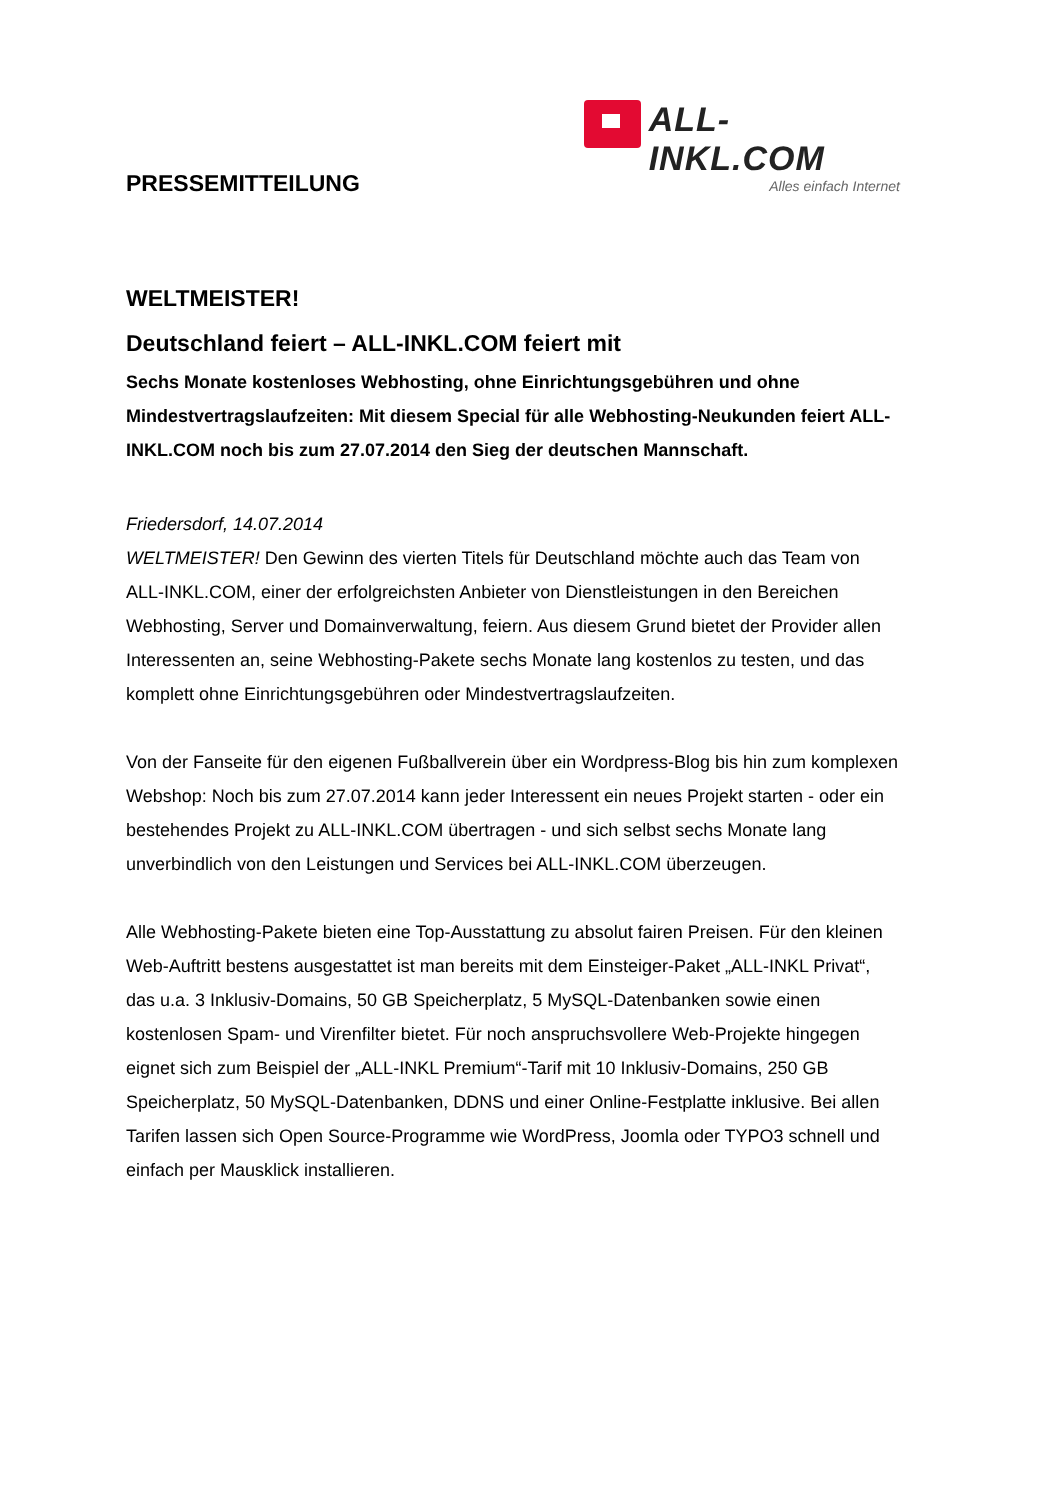ALL-INKL.COM
Alles einfach Internet
PRESSEMITTEILUNG
WELTMEISTER!
Deutschland feiert – ALL-INKL.COM feiert mit
Sechs Monate kostenloses Webhosting, ohne Einrichtungsgebühren und ohne Mindestvertragslaufzeiten: Mit diesem Special für alle Webhosting-Neukunden feiert ALL-INKL.COM noch bis zum 27.07.2014 den Sieg der deutschen Mannschaft.
Friedersdorf, 14.07.2014
WELTMEISTER! Den Gewinn des vierten Titels für Deutschland möchte auch das Team von ALL-INKL.COM, einer der erfolgreichsten Anbieter von Dienstleistungen in den Bereichen Webhosting, Server und Domainverwaltung, feiern. Aus diesem Grund bietet der Provider allen Interessenten an, seine Webhosting-Pakete sechs Monate lang kostenlos zu testen, und das komplett ohne Einrichtungsgebühren oder Mindestvertragslaufzeiten.
Von der Fanseite für den eigenen Fußballverein über ein Wordpress-Blog bis hin zum komplexen Webshop: Noch bis zum 27.07.2014 kann jeder Interessent ein neues Projekt starten - oder ein bestehendes Projekt zu ALL-INKL.COM übertragen - und sich selbst sechs Monate lang unverbindlich von den Leistungen und Services bei ALL-INKL.COM überzeugen.
Alle Webhosting-Pakete bieten eine Top-Ausstattung zu absolut fairen Preisen. Für den kleinen Web-Auftritt bestens ausgestattet ist man bereits mit dem Einsteiger-Paket „ALL-INKL Privat“, das u.a. 3 Inklusiv-Domains, 50 GB Speicherplatz, 5 MySQL-Datenbanken sowie einen kostenlosen Spam- und Virenfilter bietet. Für noch anspruchsvollere Web-Projekte hingegen eignet sich zum Beispiel der „ALL-INKL Premium“-Tarif mit 10 Inklusiv-Domains, 250 GB Speicherplatz, 50 MySQL-Datenbanken, DDNS und einer Online-Festplatte inklusive. Bei allen Tarifen lassen sich Open Source-Programme wie WordPress, Joomla oder TYPO3 schnell und einfach per Mausklick installieren.